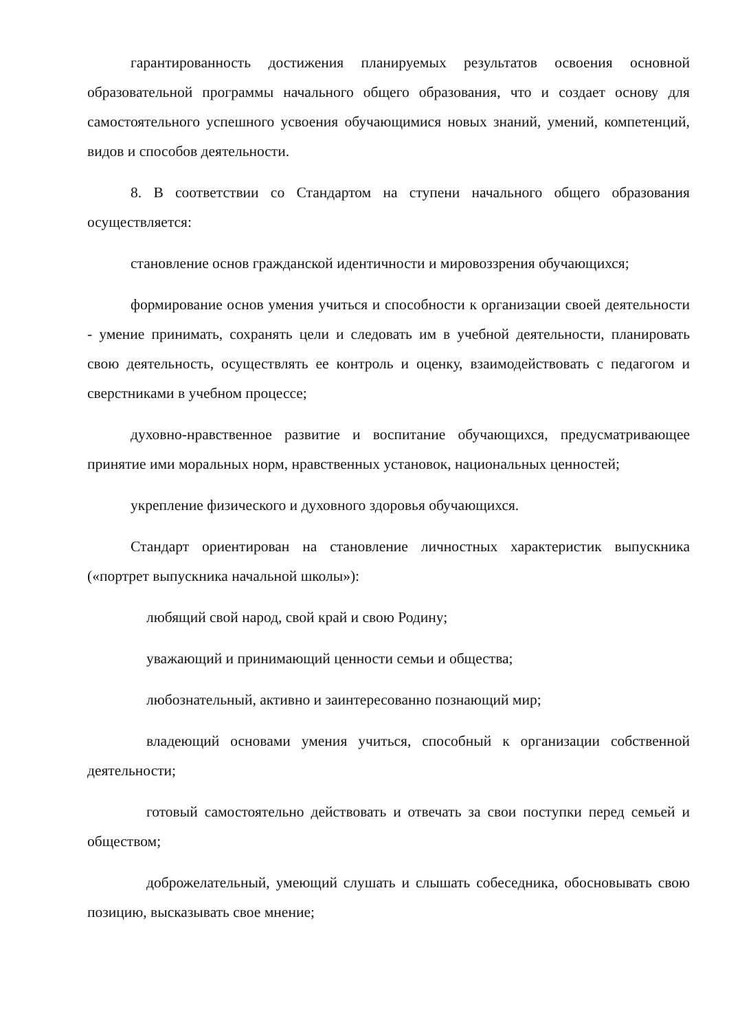гарантированность достижения планируемых результатов освоения основной образовательной программы начального общего образования, что и создает основу для самостоятельного успешного усвоения обучающимися новых знаний, умений, компетенций, видов и способов деятельности.
8. В соответствии со Стандартом на ступени начального общего образования осуществляется:
становление основ гражданской идентичности и мировоззрения обучающихся;
формирование основ умения учиться и способности к организации своей деятельности - умение принимать, сохранять цели и следовать им в учебной деятельности, планировать свою деятельность, осуществлять ее контроль и оценку, взаимодействовать с педагогом и сверстниками в учебном процессе;
духовно-нравственное развитие и воспитание обучающихся, предусматривающее принятие ими моральных норм, нравственных установок, национальных ценностей;
укрепление физического и духовного здоровья обучающихся.
Стандарт ориентирован на становление личностных характеристик выпускника («портрет выпускника начальной школы»):
любящий свой народ, свой край и свою Родину;
уважающий и принимающий ценности семьи и общества;
любознательный, активно и заинтересованно познающий мир;
владеющий основами умения учиться, способный к организации собственной деятельности;
готовый самостоятельно действовать и отвечать за свои поступки перед семьей и обществом;
доброжелательный, умеющий слушать и слышать собеседника, обосновывать свою позицию, высказывать свое мнение;